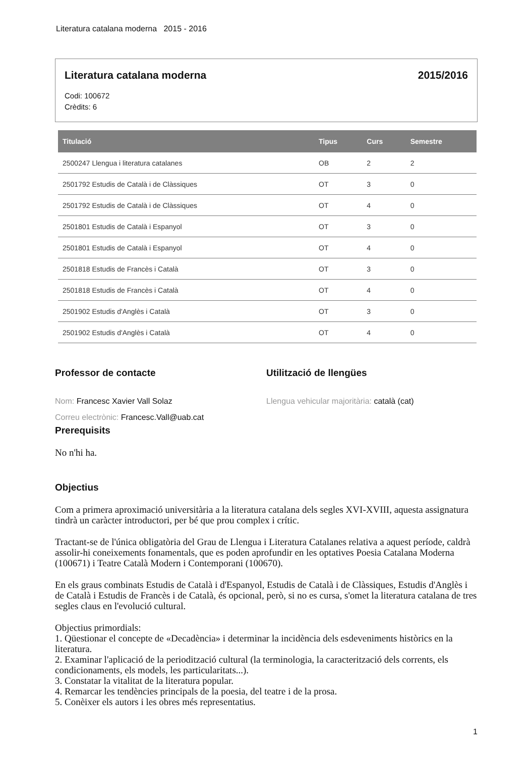Literatura catalana moderna 2015 - 2016
Literatura catalana moderna 2015/2016
Codi: 100672
Crèdits: 6
| Titulació | Tipus | Curs | Semestre |
| --- | --- | --- | --- |
| 2500247 Llengua i literatura catalanes | OB | 2 | 2 |
| 2501792 Estudis de Català i de Clàssiques | OT | 3 | 0 |
| 2501792 Estudis de Català i de Clàssiques | OT | 4 | 0 |
| 2501801 Estudis de Català i Espanyol | OT | 3 | 0 |
| 2501801 Estudis de Català i Espanyol | OT | 4 | 0 |
| 2501818 Estudis de Francès i Català | OT | 3 | 0 |
| 2501818 Estudis de Francès i Català | OT | 4 | 0 |
| 2501902 Estudis d'Anglès i Català | OT | 3 | 0 |
| 2501902 Estudis d'Anglès i Català | OT | 4 | 0 |
Professor de contacte
Nom: Francesc Xavier Vall Solaz
Correu electrònic: Francesc.Vall@uab.cat
Utilització de llengües
Llengua vehicular majoritària: català (cat)
Prerequisits
No n'hi ha.
Objectius
Com a primera aproximació universitària a la literatura catalana dels segles XVI-XVIII, aquesta assignatura tindrà un caràcter introductori, per bé que prou complex i crític.
Tractant-se de l'única obligatòria del Grau de Llengua i Literatura Catalanes relativa a aquest període, caldrà assolir-hi coneixements fonamentals, que es poden aprofundir en les optatives Poesia Catalana Moderna (100671) i Teatre Català Modern i Contemporani (100670).
En els graus combinats Estudis de Català i d'Espanyol, Estudis de Català i de Clàssiques, Estudis d'Anglès i de Català i Estudis de Francès i de Català, és opcional, però, si no es cursa, s'omet la literatura catalana de tres segles claus en l'evolució cultural.
Objectius primordials:
1. Qüestionar el concepte de «Decadència» i determinar la incidència dels esdeveniments històrics en la literatura.
2. Examinar l'aplicació de la periodització cultural (la terminologia, la caracterització dels corrents, els condicionaments, els models, les particularitats...).
3. Constatar la vitalitat de la literatura popular.
4. Remarcar les tendències principals de la poesia, del teatre i de la prosa.
5. Conèixer els autors i les obres més representatius.
1